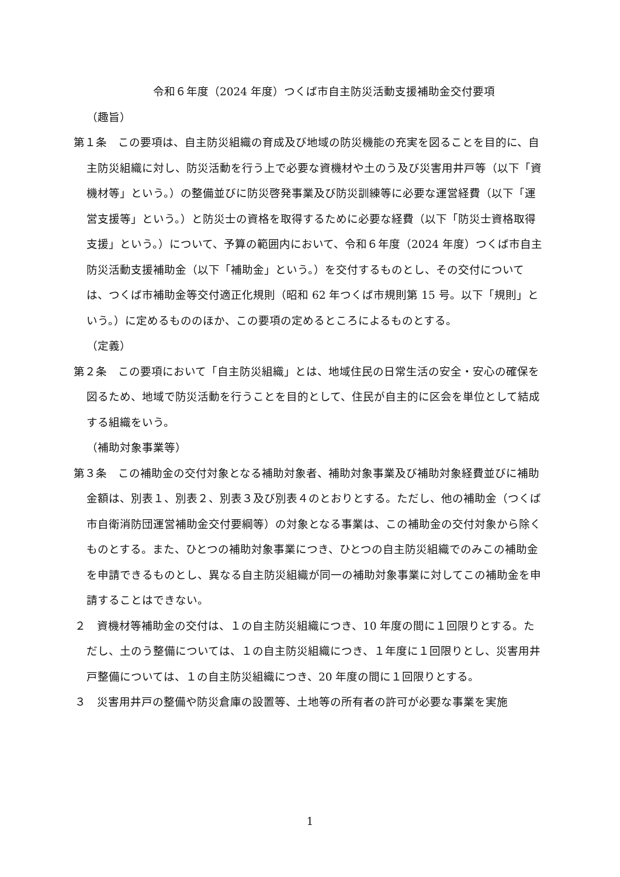令和６年度（2024 年度）つくば市自主防災活動支援補助金交付要項
（趣旨）
第１条　この要項は、自主防災組織の育成及び地域の防災機能の充実を図ることを目的に、自主防災組織に対し、防災活動を行う上で必要な資機材や土のう及び災害用井戸等（以下「資機材等」という。）の整備並びに防災啓発事業及び防災訓練等に必要な運営経費（以下「運営支援等」という。）と防災士の資格を取得するために必要な経費（以下「防災士資格取得支援」という。）について、予算の範囲内において、令和６年度（2024 年度）つくば市自主防災活動支援補助金（以下「補助金」という。）を交付するものとし、その交付については、つくば市補助金等交付適正化規則（昭和 62 年つくば市規則第 15 号。以下「規則」という。）に定めるもののほか、この要項の定めるところによるものとする。
（定義）
第２条　この要項において「自主防災組織」とは、地域住民の日常生活の安全・安心の確保を図るため、地域で防災活動を行うことを目的として、住民が自主的に区会を単位として結成する組織をいう。
（補助対象事業等）
第３条　この補助金の交付対象となる補助対象者、補助対象事業及び補助対象経費並びに補助金額は、別表１、別表２、別表３及び別表４のとおりとする。ただし、他の補助金（つくば市自衛消防団運営補助金交付要綱等）の対象となる事業は、この補助金の交付対象から除くものとする。また、ひとつの補助対象事業につき、ひとつの自主防災組織でのみこの補助金を申請できるものとし、異なる自主防災組織が同一の補助対象事業に対してこの補助金を申請することはできない。
２　資機材等補助金の交付は、１の自主防災組織につき、10 年度の間に１回限りとする。ただし、土のう整備については、１の自主防災組織につき、１年度に１回限りとし、災害用井戸整備については、１の自主防災組織につき、20 年度の間に１回限りとする。
３　災害用井戸の整備や防災倉庫の設置等、土地等の所有者の許可が必要な事業を実施
1